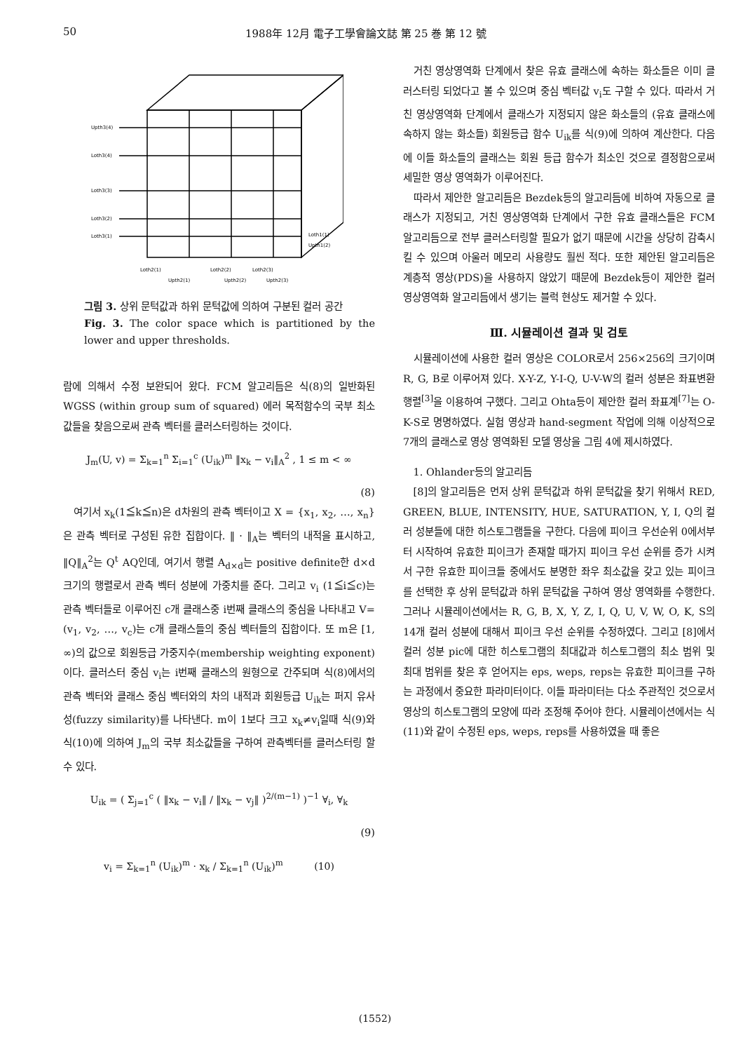50 1988年 12月 電子工學會論文誌 第 25 巻 第 12 號
Upth3(4)
Loth3(4)
Loth3(3)
Loth3(2)
Loth3(1)
Loth2(1)
Loth2(2)
Loth2(3)
Upth2(1)
Upth2(2)
Upth2(3)
Loth1(1)
Upth1(2)
그림 3. 상위 문턱값과 하위 문턱값에 의하여 구분된 컬러 공간
Fig. 3. The color space which is partitioned by the lower and upper thresholds.
람에 의해서 수정 보완되어 왔다. FCM 알고리듬은 식(8)의 일반화된 WGSS (within group sum of squared) 에러 목적함수의 국부 최소값들을 찾음으로써 관측 벡터를 클러스터링하는 것이다.
J<sub>m</sub>(U, v) = Σ<sub>k=1</sub><sup>n</sup> Σ<sub>i=1</sub><sup>c</sup> (U<sub>ik</sub>)<sup>m</sup> ‖x<sub>k</sub> − v<sub>i</sub>‖<sub>A</sub><sup>2</sup> , 1 ≤ m < ∞
(8)
여기서 x<sub>k</sub>(1≦k≦n)은 d차원의 관측 벡터이고 X = {x<sub>1</sub>, x<sub>2</sub>, …, x<sub>n</sub>}은 관측 벡터로 구성된 유한 집합이다. ‖ · ‖<sub>A</sub>는 벡터의 내적을 표시하고, ‖Q‖<sub>A</sub><sup>2</sup>는 Q<sup>t</sup> AQ인데, 여기서 행렬 A<sub>d×d</sub>는 positive definite한 d×d 크기의 행렬로서 관측 벡터 성분에 가중치를 준다. 그리고 v<sub>i</sub> (1≦i≦c)는 관측 벡터들로 이루어진 c개 클래스중 i번째 클래스의 중심을 나타내고 V=(v<sub>1</sub>, v<sub>2</sub>, …, v<sub>c</sub>)는 c개 클래스들의 중심 벡터들의 집합이다. 또 m은 [1, ∞)의 값으로 회원등급 가중지수(membership weighting exponent)이다. 클러스터 중심 v<sub>i</sub>는 i번째 클래스의 원형으로 간주되며 식(8)에서의 관측 벡터와 클래스 중심 벡터와의 차의 내적과 회원등급 U<sub>ik</sub>는 퍼지 유사성(fuzzy similarity)를 나타낸다. m이 1보다 크고 x<sub>k</sub>≠v<sub>i</sub>일때 식(9)와 식(10)에 의하여 J<sub>m</sub>의 국부 최소값들을 구하여 관측벡터를 클러스터링 할 수 있다.
U<sub>ik</sub> = ( Σ<sub>j=1</sub><sup>c</sup> ( ‖x<sub>k</sub> − v<sub>i</sub>‖ / ‖x<sub>k</sub> − v<sub>j</sub>‖ )<sup>2/(m−1)</sup> )<sup>−1</sup> ∀<sub>i</sub>, ∀<sub>k</sub>
(9)
v<sub>i</sub> = Σ<sub>k=1</sub><sup>n</sup> (U<sub>ik</sub>)<sup>m</sup> · x<sub>k</sub> / Σ<sub>k=1</sub><sup>n</sup> (U<sub>ik</sub>)<sup>m</sup> (10)
거친 영상영역화 단계에서 찾은 유효 클래스에 속하는 화소들은 이미 클러스터링 되었다고 볼 수 있으며 중심 벡터값 v<sub>i</sub>도 구할 수 있다. 따라서 거친 영상영역화 단계에서 클래스가 지정되지 않은 화소들의 (유효 클래스에 속하지 않는 화소들) 회원등급 함수 U<sub>ik</sub>를 식(9)에 의하여 계산한다. 다음에 이들 화소들의 클래스는 회원 등급 함수가 최소인 것으로 결정함으로써 세밀한 영상 영역화가 이루어진다.
따라서 제안한 알고리듬은 Bezdek등의 알고리듬에 비하여 자동으로 클래스가 지정되고, 거친 영상영역화 단계에서 구한 유효 클래스들은 FCM 알고리듬으로 전부 클러스터링할 필요가 없기 때문에 시간을 상당히 감축시킬 수 있으며 아울러 메모리 사용량도 훨씬 적다. 또한 제안된 알고리듬은 계층적 영상(PDS)을 사용하지 않았기 때문에 Bezdek등이 제안한 컬러 영상영역화 알고리듬에서 생기는 블럭 현상도 제거할 수 있다.
Ⅲ. 시뮬레이션 결과 및 검토
시뮬레이션에 사용한 컬러 영상은 COLOR로서 256×256의 크기이며 R, G, B로 이루어져 있다. X-Y-Z, Y-I-Q, U-V-W의 컬러 성분은 좌표변환행렬<sup>[3]</sup>을 이용하여 구했다. 그리고 Ohta등이 제안한 컬러 좌표계<sup>[7]</sup>는 O-K-S로 명명하였다. 실험 영상과 hand-segment 작업에 의해 이상적으로 7개의 클래스로 영상 영역화된 모델 영상을 그림 4에 제시하였다.
1. Ohlander등의 알고리듬
[8]의 알고리듬은 먼저 상위 문턱값과 하위 문턱값을 찾기 위해서 RED, GREEN, BLUE, INTENSITY, HUE, SATURATION, Y, I, Q의 컬러 성분들에 대한 히스토그램들을 구한다. 다음에 피이크 우선순위 0에서부터 시작하여 유효한 피이크가 존재할 때가지 피이크 우선 순위를 증가 시켜서 구한 유효한 피이크들 중에서도 분명한 좌우 최소값을 갖고 있는 피이크를 선택한 후 상위 문턱값과 하위 문턱값을 구하여 영상 영역화를 수행한다. 그러나 시뮬레이션에서는 R, G, B, X, Y, Z, I, Q, U, V, W, O, K, S의 14개 컬러 성분에 대해서 피이크 우선 순위를 수정하였다. 그리고 [8]에서 컬러 성분 pic에 대한 히스토그램의 최대값과 히스토그램의 최소 범위 및 최대 범위를 찾은 후 얻어지는 eps, weps, reps는 유효한 피이크를 구하는 과정에서 중요한 파라미터이다. 이들 파라미터는 다소 주관적인 것으로서 영상의 히스토그램의 모양에 따라 조정해 주어야 한다. 시뮬레이션에서는 식(11)와 같이 수정된 eps, weps, reps를 사용하였을 때 좋은
(1552)